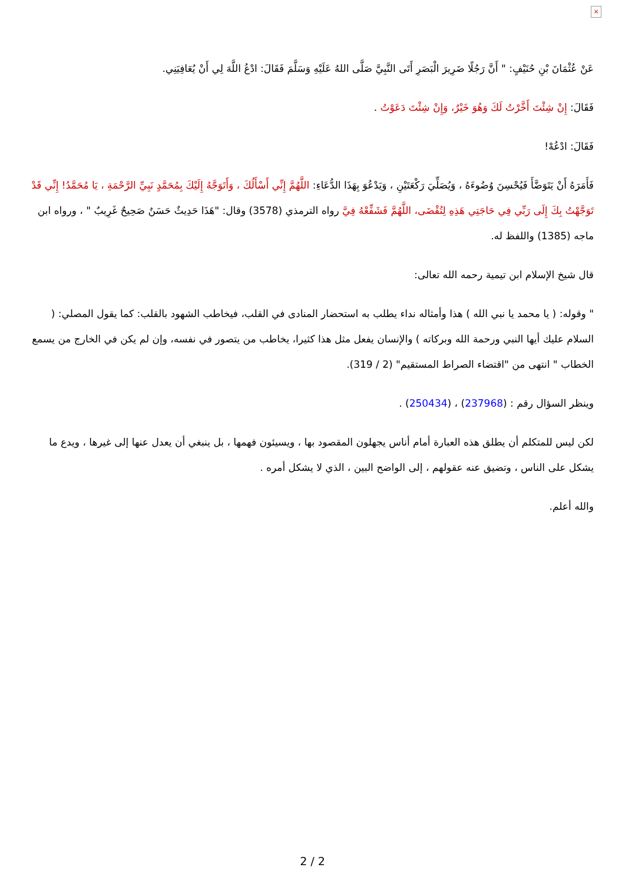×
عَنْ عُثْمَانَ بْنِ حُنَيْفٍ: " أَنَّ رَجُلًا ضَرِيرَ الْبَصَرِ أَتَى النَّبِيَّ صَلَّى اللهُ عَلَيْهِ وَسَلَّمَ فَقَالَ: ادْعُ اللَّهَ لِي أَنْ يُعَافِيَنِي.
فَقَالَ: إِنْ شِئْتَ أَخَّرْتُ لَكَ وَهُوَ خَيْرٌ، وَإِنْ شِئْتَ دَعَوْتُ .
فَقَالَ: ادْعُهْ!
فَأَمَرَهُ أَنْ يَتَوَضَّأَ فَيُحْسِنَ وُضُوءَهُ ، وَيُصَلِّيَ رَكْعَتَيْنِ ، وَيَدْعُوَ بِهَذَا الدُّعَاءِ: اللَّهُمَّ إِنِّي أَسْأَلُكَ ، وَأَتَوَجَّهُ إِلَيْكَ بِمُحَمَّدٍ نَبِيِّ الرَّحْمَةِ ، يَا مُحَمَّدُ! إِنِّي قَدْ تَوَجَّهْتُ بِكَ إِلَى رَبِّي فِي حَاجَتِي هَذِهِ لِتُقْضَى، اللَّهُمَّ فَشَفِّعْهُ فِيَّ رواه الترمذي (3578) وقال: "هَذَا حَدِيثٌ حَسَنٌ صَحِيحٌ غَرِيبٌ " ، ورواه ابن ماجه (1385) واللفظ له.
قال شيخ الإسلام ابن تيمية رحمه الله تعالى:
" وقوله: ( يا محمد يا نبي الله ) هذا وأمثاله نداء يطلب به استحضار المنادى في القلب، فيخاطب الشهود بالقلب: كما يقول المصلي: ( السلام عليك أيها النبي ورحمة الله وبركاته ) والإنسان يفعل مثل هذا كثيرا، يخاطب من يتصور في نفسه، وإن لم يكن في الخارج من يسمع الخطاب " انتهى من "اقتضاء الصراط المستقيم" (2 / 319).
وينظر السؤال رقم : (237968) ، (250434) .
لكن ليس للمتكلم أن يطلق هذه العبارة أمام أناس يجهلون المقصود بها ، ويسيئون فهمها ، بل ينبغي أن يعدل عنها إلى غيرها ، ويدع ما يشكل على الناس ، وتضيق عنه عقولهم ، إلى الواضح البين ، الذي لا يشكل أمره .
والله أعلم.
2 / 2